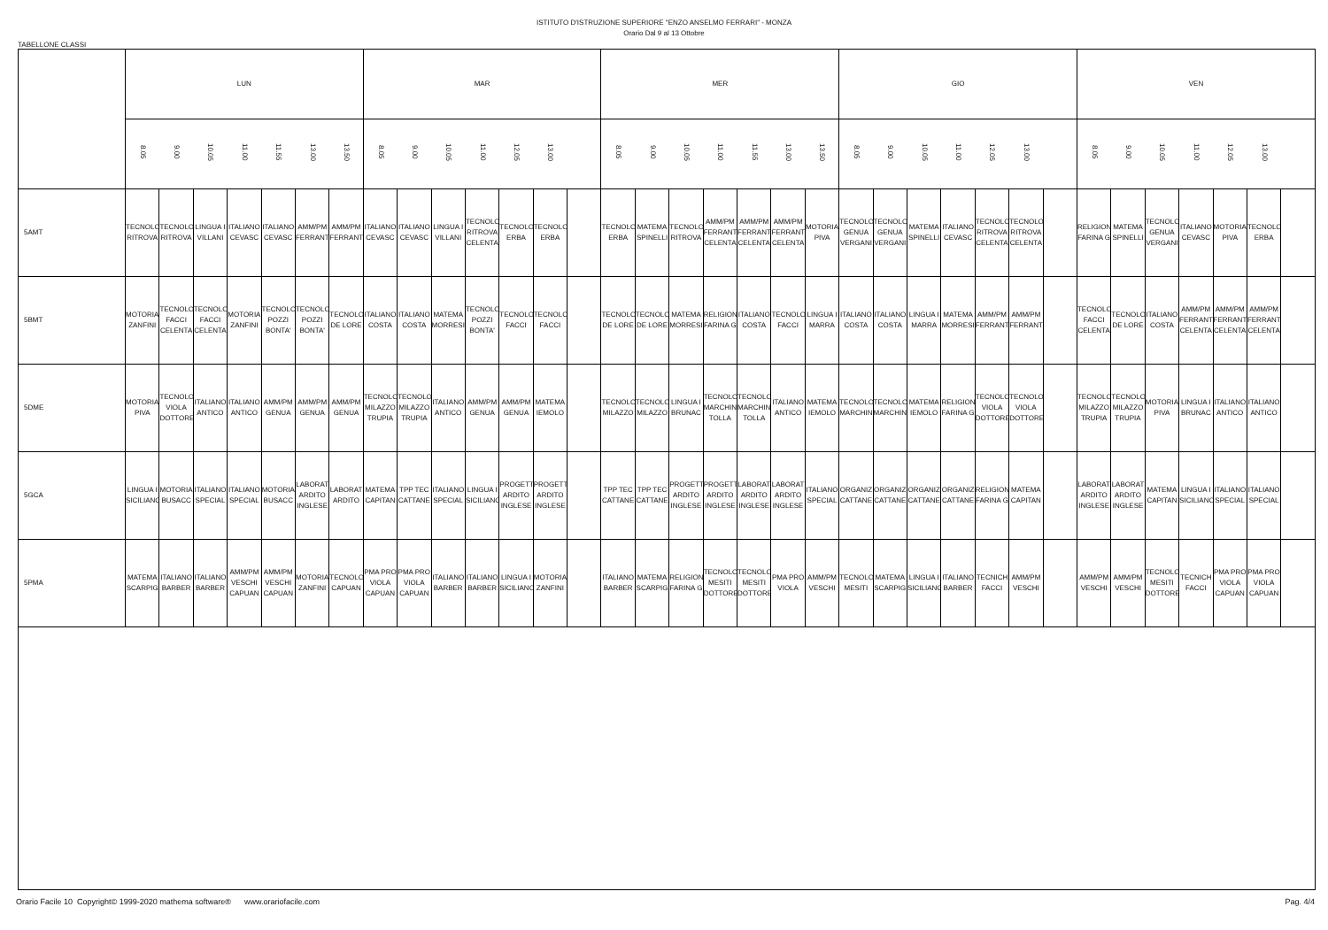ISTITUTO D'ISTRUZIONE SUPERIORE "ENZO ANSELMO FERRARI" - MONZA
Orario Dal 9 al 13 Ottobre
TABELLONE CLASSI
| | LUN | | | | | | | MAR | | | | | | | MER | | | | | | | GIO | | | | | | | VEN | | | | | | |
| --- | --- | --- | --- | --- | --- | --- | --- | --- | --- | --- | --- | --- | --- | --- | --- | --- | --- | --- | --- | --- | --- | --- | --- | --- | --- | --- | --- | --- | --- | --- | --- | --- | --- | --- | --- |
| | 8.05 | 9.00 | 10.05 | 11.00 | 11.55 | 13.00 | 13.50 | 8.05 | 9.00 | 10.05 | 11.00 | 12.05 | 13.00 | | 8.05 | 9.00 | 10.05 | 11.00 | 11.55 | 13.00 | 13.50 | 8.05 | 9.00 | 10.05 | 11.00 | 12.05 | 13.00 | | 8.05 | 9.00 | 10.05 | 11.00 | 12.05 | 13.00 | |
| 5AMT | TECNOLO RITROVA | TECNOLO RITROVA | LINGUA I VILLANI | ITALIANO CEVASC | ITALIANO CEVASC | AMM/PM FERRANT | AMM/PM FERRANT | ITALIANO CEVASC | ITALIANO CEVASC | LINGUA I VILLANI | TECNOLO RITROVA CELENTA | TECNOLO ERBA | TECNOLO ERBA | | TECNOLO ERBA | MATEMA SPINELLI | TECNOLO RITROVA | AMM/PM FERRANT CELENTA | AMM/PM FERRANT CELENTA | AMM/PM FERRANT CELENTA | MOTORIA PIVA | TECNOLO GENUA VERGANI | TECNOLO GENUA VERGANI | MATEMA SPINELLI | ITALIANO CEVASC | TECNOLO RITROVA CELENTA | TECNOLO RITROVA CELENTA | | RELIGION FARINA G | MATEMA SPINELLI | TECNOLO GENUA VERGANI | ITALIANO CEVASC | MOTORIA PIVA | TECNOLO ERBA | |
| 5BMT | MOTORIA ZANFINI | TECNOLO FACCI CELENTA | TECNOLO FACCI CELENTA | MOTORIA ZANFINI | TECNOLO POZZI BONTA' | TECNOLO POZZI BONTA' | TECNOLO DE LORE | ITALIANO COSTA | ITALIANO COSTA | MATEMA MORRESI | TECNOLO POZZI BONTA' | TECNOLO FACCI | TECNOLO FACCI | | TECNOLO DE LORE | TECNOLO DE LORE | MATEMA MORRESI | RELIGION FARINA G | ITALIANO COSTA | TECNOLO FACCI | LINGUA I MARRA | ITALIANO COSTA | ITALIANO COSTA | LINGUA I MARRA | MATEMA MORRESI | AMM/PM FERRANT | AMM/PM FERRANT | | TECNOLO FACCI CELENTA | TECNOLO DE LORE | ITALIANO COSTA | AMM/PM FERRANT CELENTA | AMM/PM FERRANT CELENTA | AMM/PM FERRANT CELENTA | |
| 5DME | MOTORIA PIVA | TECNOLO VIOLA DOTTORE | ITALIANO ANTICO | ITALIANO ANTICO | AMM/PM GENUA | AMM/PM GENUA | AMM/PM GENUA | TECNOLO MILAZZO TRUPIA | TECNOLO MILAZZO TRUPIA | ITALIANO ANTICO | AMM/PM GENUA | AMM/PM GENUA | MATEMA IEMOLO | | TECNOLO MILAZZO | TECNOLO MILAZZO | LINGUA I BRUNAC | TECNOLO MARCHINI TOLLA | TECNOLO MARCHINI TOLLA | ITALIANO ANTICO | MATEMA IEMOLO | TECNOLO MARCHINI | TECNOLO MARCHINI | MATEMA IEMOLO | RELIGION FARINA G | TECNOLO VIOLA DOTTORE | TECNOLO VIOLA DOTTORE | | TECNOLO MILAZZO TRUPIA | TECNOLO MILAZZO TRUPIA | MOTORIA PIVA | LINGUA I BRUNAC | ITALIANO ANTICO | ITALIANO ANTICO | |
| 5GCA | LINGUA I SICILIANO | MOTORIA BUSACC | ITALIANO SPECIAL | ITALIANO SPECIAL | MOTORIA BUSACC | LABORAT ARDITO INGLESE | LABORAT ARDITO | MATEMA CAPITAN | TPP TEC CATTANE | ITALIANO SPECIAL | LINGUA I SICILIANO | PROGETT ARDITO INGLESE | PROGETT ARDITO INGLESE | | TPP TEC CATTANE | TPP TEC CATTANE | PROGETT ARDITO INGLESE | PROGETT ARDITO INGLESE | LABORAT ARDITO INGLESE | LABORAT ARDITO INGLESE | ITALIANO SPECIAL | ORGANIZ CATTANE | ORGANIZ CATTANE | ORGANIZ CATTANE | ORGANIZ CATTANE | RELIGION FARINA G | MATEMA CAPITAN | | LABORAT ARDITO INGLESE | LABORAT ARDITO INGLESE | MATEMA CAPITAN | LINGUA I SICILIANO | ITALIANO SPECIAL | ITALIANO SPECIAL | |
| 5PMA | MATEMA SCARPIG | ITALIANO BARBER | ITALIANO BARBER | AMM/PM VESCHI CAPUAN | AMM/PM VESCHI CAPUAN | MOTORIA ZANFINI | TECNOLO CAPUAN | PMA PRO VIOLA CAPUAN | PMA PRO VIOLA CAPUAN | ITALIANO BARBER | ITALIANO BARBER | LINGUA I SICILIANO | MOTORIA ZANFINI | | ITALIANO BARBER | MATEMA SCARPIG | RELIGION FARINA G | TECNOLO MESITI DOTTORE | TECNOLO MESITI DOTTORE | PMA PRO VIOLA | AMM/PM VESCHI | TECNOLO MESITI | MATEMA SCARPIG | LINGUA I SICILIANO | ITALIANO BARBER | TECNICH FACCI | AMM/PM VESCHI | | AMM/PM VESCHI | AMM/PM VESCHI | TECNOLO MESITI DOTTORE | TECNICH FACCI | PMA PRO VIOLA CAPUAN | PMA PRO VIOLA CAPUAN | |
Orario Facile 10 Copyright© 1999-2020 mathema software® www.orariofacile.com Pag. 4/4